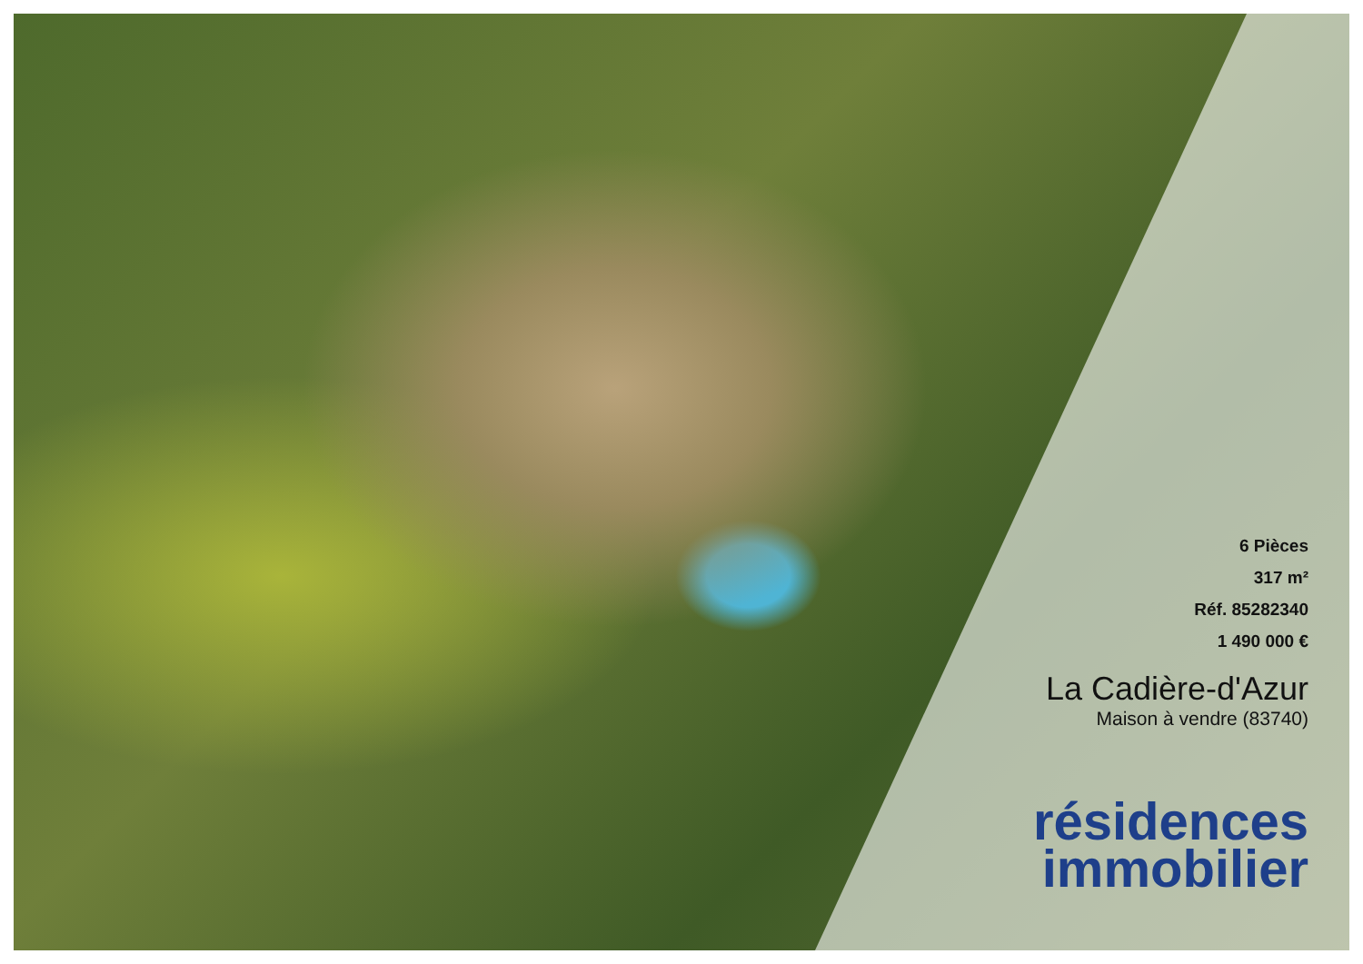6 Pièces
317 m²
Réf. 85282340
1 490 000 €
La Cadière-d'Azur
Maison à vendre (83740)
résidences
immobilier